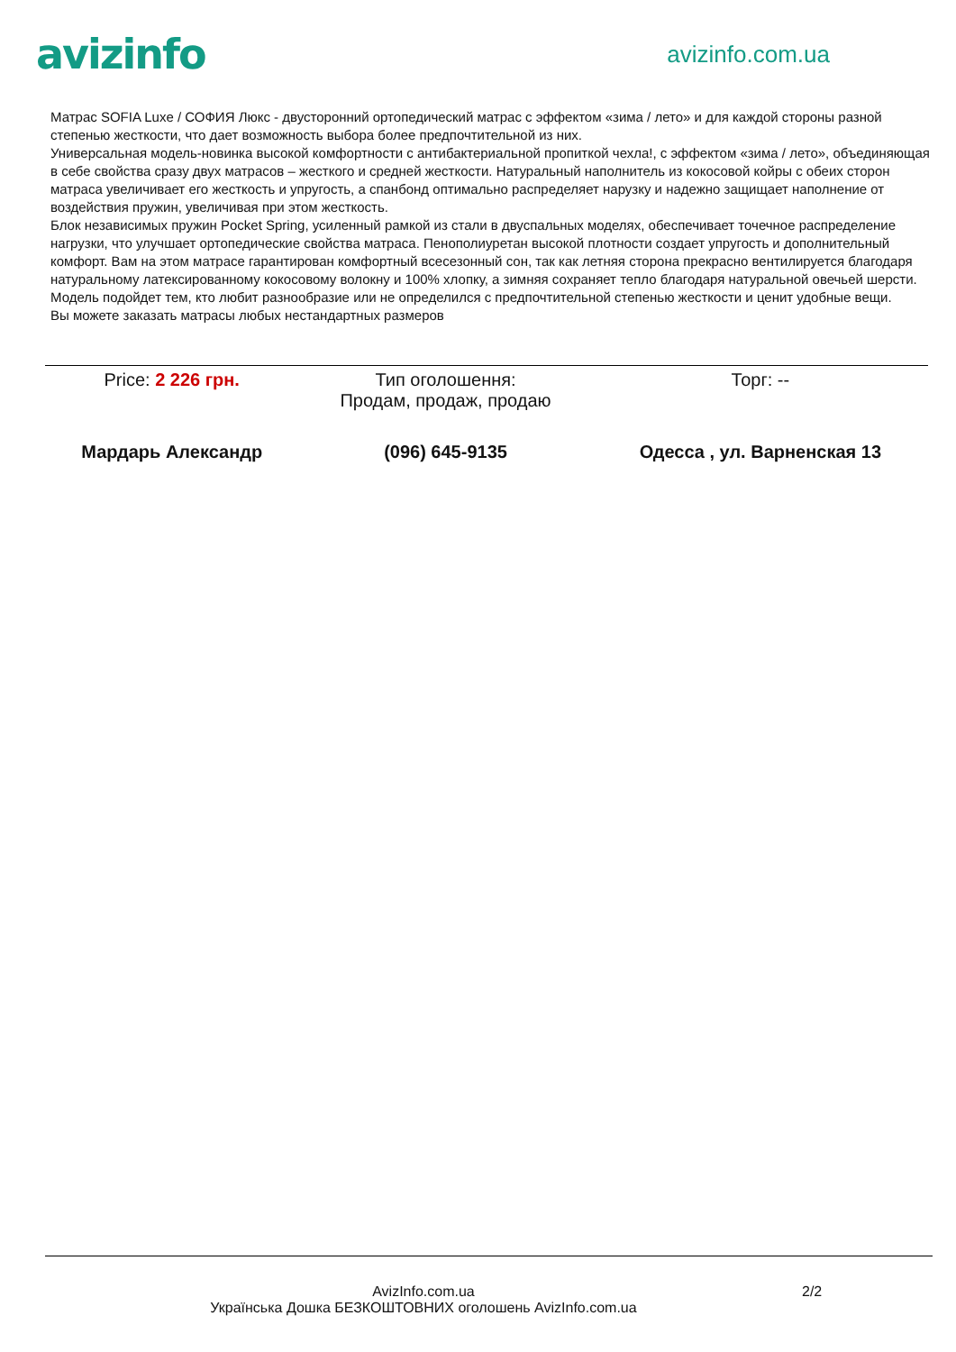avizinfo
avizinfo.com.ua
Матрас SOFIA Luxe / СОФИЯ Люкс - двусторонний ортопедический матрас с эффектом «зима / лето» и для каждой стороны разной степенью жесткости, что дает возможность выбора более предпочтительной из них.
Универсальная модель-новинка высокой комфортности с антибактериальной пропиткой чехла!, с эффектом «зима / лето», объединяющая в себе свойства сразу двух матрасов – жесткого и средней жесткости. Натуральный наполнитель из кокосовой койры с обеих сторон матраса увеличивает его жесткость и упругость, а спанбонд оптимально распределяет нарузку и надежно защищает наполнение от воздействия пружин, увеличивая при этом жесткость.
Блок независимых пружин Pocket Spring, усиленный рамкой из стали в двуспальных моделях, обеспечивает точечное распределение нагрузки, что улучшает ортопедические свойства матраса. Пенополиуретан высокой плотности создает упругость и дополнительный комфорт. Вам на этом матрасе гарантирован комфортный всесезонный сон, так как летняя сторона прекрасно вентилируется благодаря натуральному латексированному кокосовому волокну и 100% хлопку, а зимняя сохраняет тепло благодаря натуральной овечьей шерсти. Модель подойдет тем, кто любит разнообразие или не определился с предпочтительной степенью жесткости и ценит удобные вещи.
Вы можете заказать матрасы любых нестандартных размеров
| Price: 2 226 грн. | Тип оголошення: Продам, продаж, продаю | Торг: -- |
| Мардарь Александр | (096) 645-9135 | Одесса , ул. Варненская 13 |
AvizInfo.com.ua
Українська Дошка БЕЗКОШТОВНИХ оголошень AvizInfo.com.ua
2/2